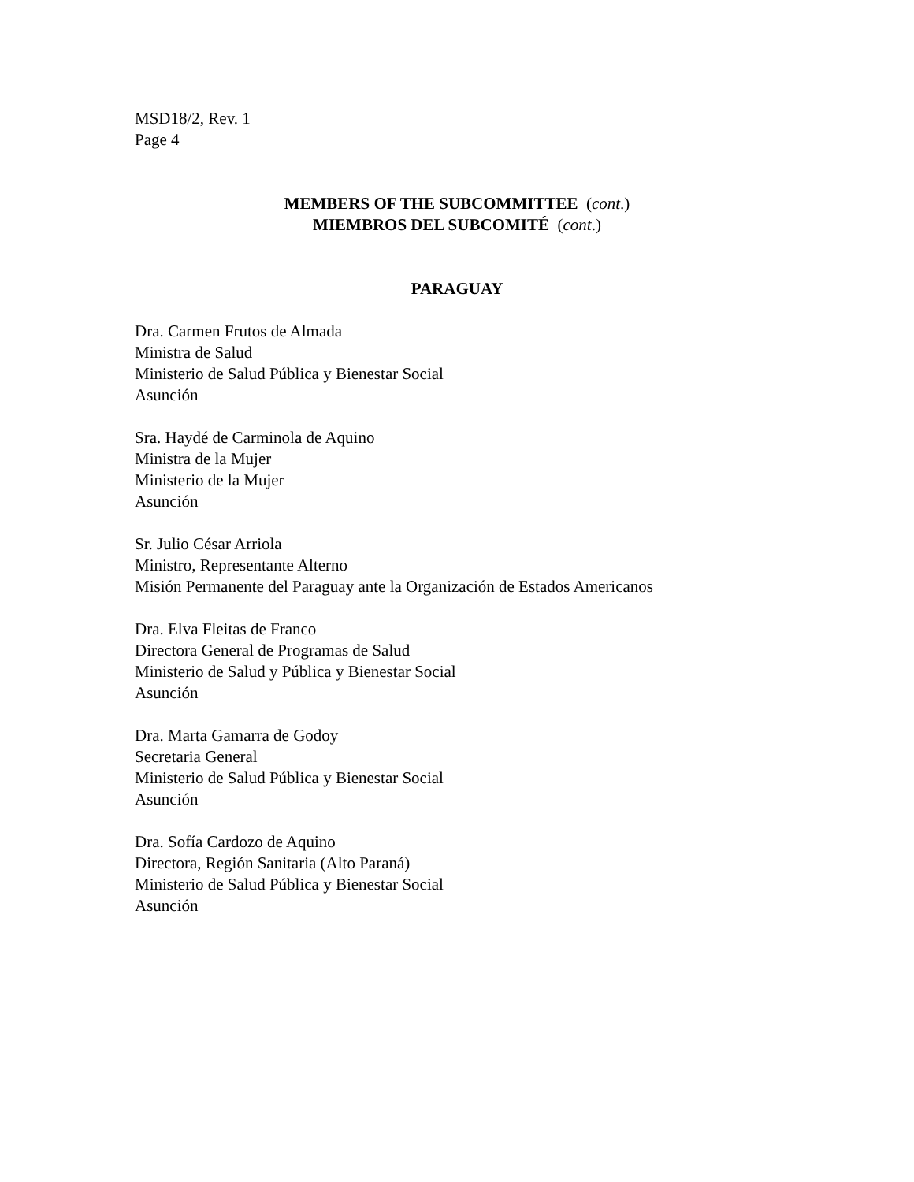MSD18/2, Rev. 1
Page 4
MEMBERS OF THE SUBCOMMITTEE (cont.)
MIEMBROS DEL SUBCOMITÉ (cont.)
PARAGUAY
Dra. Carmen Frutos de Almada
Ministra de Salud
Ministerio de Salud Pública y Bienestar Social
Asunción
Sra. Haydé de Carminola de Aquino
Ministra de la Mujer
Ministerio de la Mujer
Asunción
Sr. Julio César Arriola
Ministro, Representante Alterno
Misión Permanente del Paraguay ante la Organización de Estados Americanos
Dra. Elva Fleitas de Franco
Directora General de Programas de Salud
Ministerio de Salud y Pública y Bienestar Social
Asunción
Dra. Marta Gamarra de Godoy
Secretaria General
Ministerio de Salud Pública y Bienestar Social
Asunción
Dra. Sofía Cardozo de Aquino
Directora, Región Sanitaria (Alto Paraná)
Ministerio de Salud Pública y Bienestar Social
Asunción